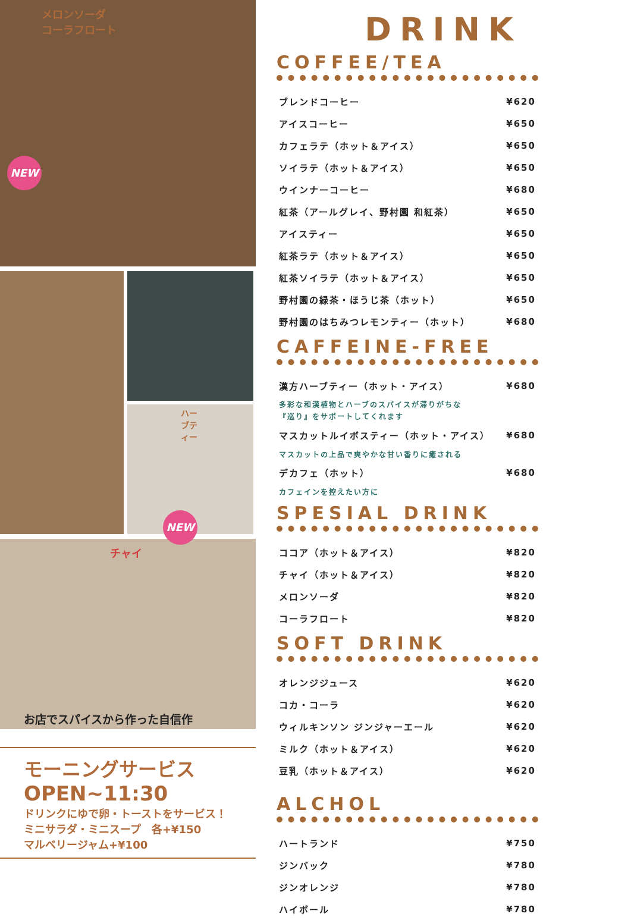メロンソーダ
コーラフロート
NEW
ハーブティー
NEW
チャイ
お店でスパイスから作った自信作
モーニングサービス
OPEN~11:30
ドリンクにゆで卵・トーストをサービス！
ミニサラダ・ミニスープ　各+¥150
マルベリージャム+¥100
DRINK
COFFEE/TEA
| ブレンドコーヒー | ¥620 |
| アイスコーヒー | ¥650 |
| カフェラテ（ホット＆アイス） | ¥650 |
| ソイラテ（ホット＆アイス） | ¥650 |
| ウインナーコーヒー | ¥680 |
| 紅茶（アールグレイ、野村園 和紅茶） | ¥650 |
| アイスティー | ¥650 |
| 紅茶ラテ（ホット＆アイス） | ¥650 |
| 紅茶ソイラテ（ホット＆アイス） | ¥650 |
| 野村園の緑茶・ほうじ茶（ホット） | ¥650 |
| 野村園のはちみつレモンティー（ホット） | ¥680 |
CAFFEINE-FREE
| 漢方ハーブティー（ホット・アイス） | ¥680 |
| 多彩な和漢植物とハーブのスパイスが滞りがちな 『巡り』をサポートしてくれます | |
| マスカットルイボスティー（ホット・アイス） | ¥680 |
| マスカットの上品で爽やかな甘い香りに癒される | |
| デカフェ（ホット） | ¥680 |
| カフェインを控えたい方に | |
SPESIAL DRINK
| ココア（ホット＆アイス） | ¥820 |
| チャイ（ホット＆アイス） | ¥820 |
| メロンソーダ | ¥820 |
| コーラフロート | ¥820 |
SOFT DRINK
| オレンジジュース | ¥620 |
| コカ・コーラ | ¥620 |
| ウィルキンソン ジンジャーエール | ¥620 |
| ミルク（ホット＆アイス） | ¥620 |
| 豆乳（ホット＆アイス） | ¥620 |
ALCHOL
| ハートランド | ¥750 |
| ジンバック | ¥780 |
| ジンオレンジ | ¥780 |
| ハイボール | ¥780 |